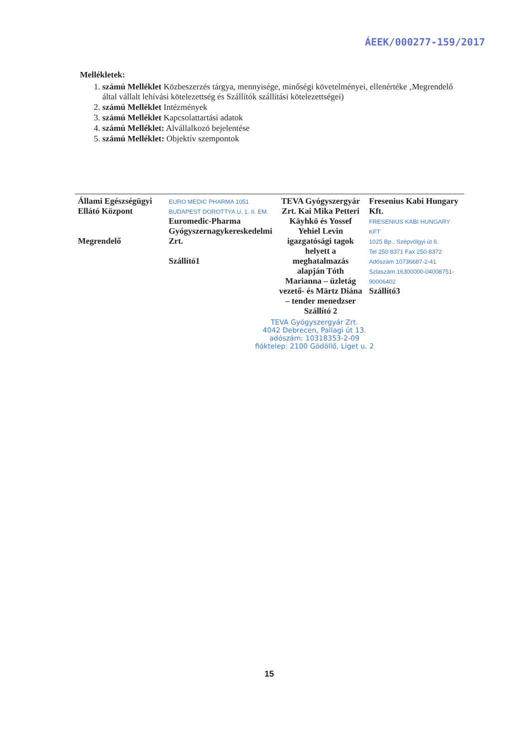ÁEEK/000277-159/2017
Mellékletek:
1. számú Melléklet Közbeszerzés tárgya, mennyisége, minőségi követelményei, ellenértéke ‚Megrendelő által vállalt lehívási kötelezettség és Szállítók szállítási kötelezettségei)
2. számú Melléklet Intézmények
3. számú Melléklet Kapcsolattartási adatok
4. számú Melléklet: Alvállalkozó bejelentése
5. számú Melléklet: Objektív szempontok
| Állami Egészségügyi Ellátó Központ Megrendelő | EURO MEDIC PHARMA 1051 BUDAPEST DOROTTYA U. 1. II. EM. Euromedic-Pharma Gyógyszernagykereskedelmi Zrt. Szállító1 | TEVA Gyógyszergyár Zrt. Kai Mika Petteri Käyhkö és Yossef Yehiel Levin igazgatósági tagok helyett a meghatalmazás alapján Tóth Marianna – üzletág vezető- és Märtz Diána – tender menedzser Szállító 2 | Fresenius Kabi Hungary Kft. FRESENIUS KABI HUNGARY KFT 1025 Bp., Szépvölgyi út 6. Tel 250 8371 Fax 250-8372 Adószám 10736687-2-41 Szlaszám 16300000-04008751-90006402 Szállító3 |
TEVA Gyógyszergyár Zrt.
4042 Debrecen, Pallagi út 13.
adószám: 10318353-2-09
fióktelep: 2100 Gödöllő, Liget u. 2
15